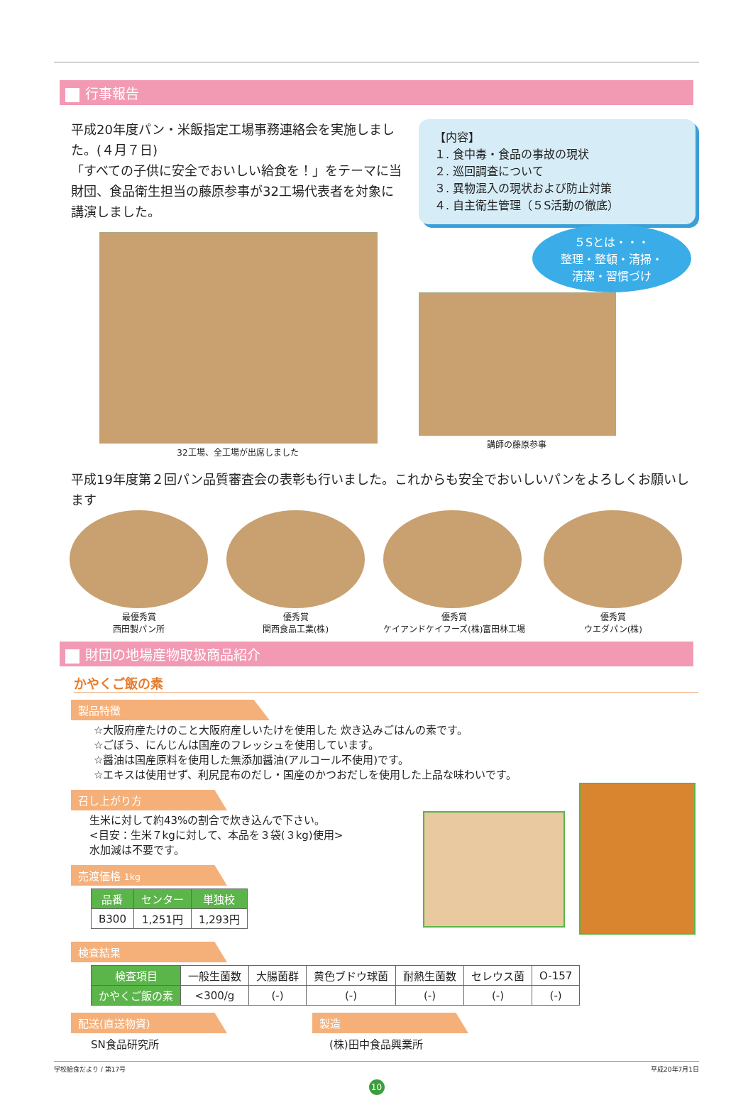行事報告
平成20年度パン・米飯指定工場事務連絡会を実施しました。(４月７日)
「すべての子供に安全でおいしい給食を！」をテーマに当財団、食品衛生担当の藤原参事が32工場代表者を対象に講演しました。
32工場、全工場が出席しました
【内容】
１. 食中毒・食品の事故の現状
２. 巡回調査について
３. 異物混入の現状および防止対策
４. 自主衛生管理（５S活動の徹底）
５Sとは・・・
整理・整頓・清掃・
清潔・習慣づけ
講師の藤原参事
平成19年度第２回パン品質審査会の表彰も行いました。これからも安全でおいしいパンをよろしくお願いします
最優秀賞
西田製パン所
優秀賞
関西食品工業(株)
優秀賞
ケイアンドケイフーズ(株)富田林工場
優秀賞
ウエダパン(株)
財団の地場産物取扱商品紹介
かやくご飯の素
製品特徴
☆大阪府産たけのこと大阪府産しいたけを使用した 炊き込みごはんの素です。
☆ごぼう、にんじんは国産のフレッシュを使用しています。
☆醤油は国産原料を使用した無添加醤油(アルコール不使用)です。
☆エキスは使用せず、利尻昆布のだし・国産のかつおだしを使用した上品な味わいです。
召し上がり方
生米に対して約43%の割合で炊き込んで下さい。
<目安：生米７kgに対して、本品を３袋(３kg)使用>
水加減は不要です。
売渡価格 1kg
| 品番 | センター | 単独校 |
| --- | --- | --- |
| B300 | 1,251円 | 1,293円 |
検査結果
| 検査項目 | 一般生菌数 | 大腸菌群 | 黄色ブドウ球菌 | 耐熱生菌数 | セレウス菌 | O-157 |
| かやくご飯の素 | <300/g | (-) | (-) | (-) | (-) | (-) |
配送(直送物資)
SN食品研究所
製造
(株)田中食品興業所
学校給食だより / 第17号 平成20年7月1日
10